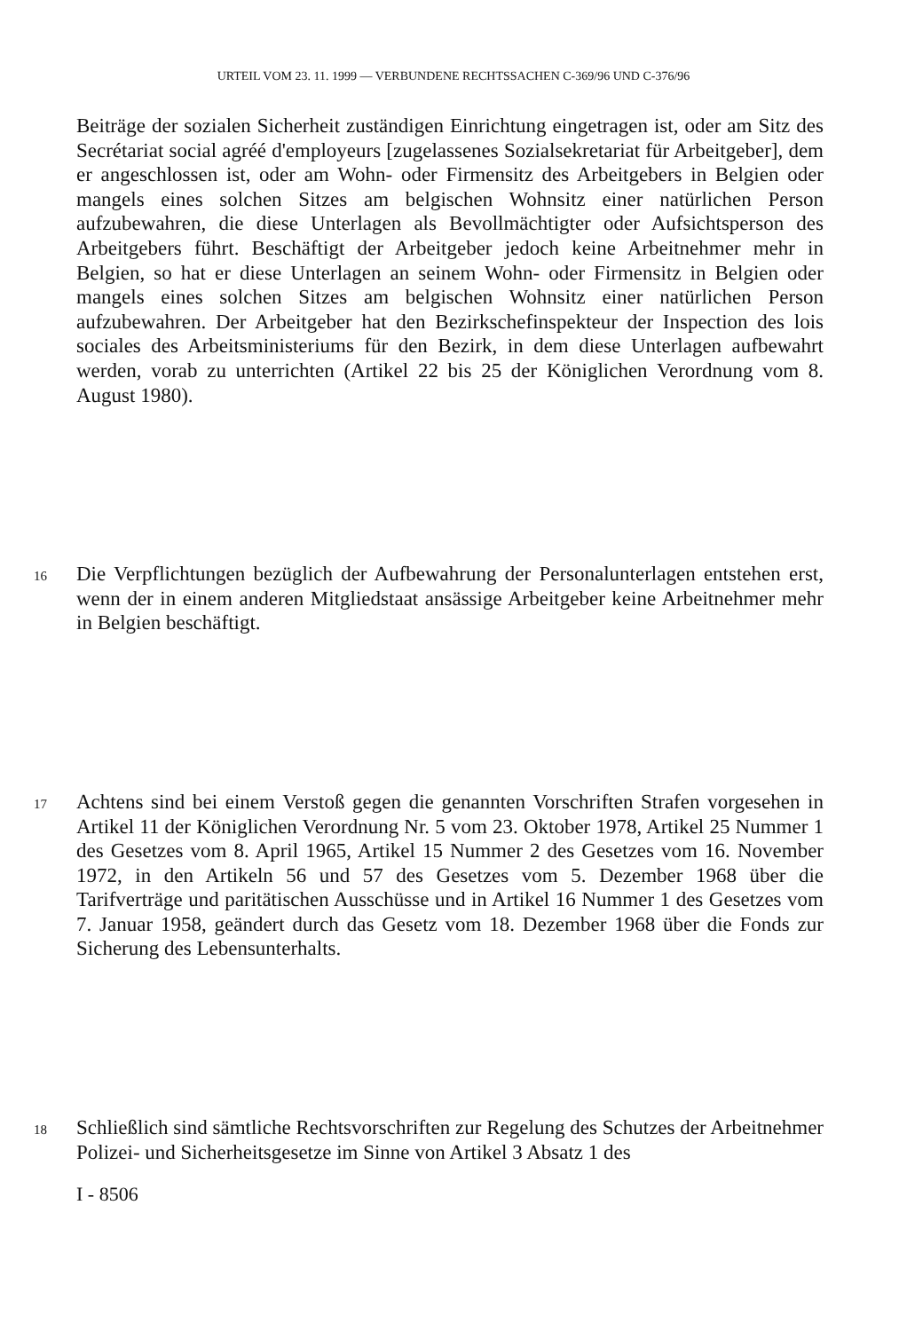URTEIL VOM 23. 11. 1999 — VERBUNDENE RECHTSSACHEN C-369/96 UND C-376/96
Beiträge der sozialen Sicherheit zuständigen Einrichtung eingetragen ist, oder am Sitz des Secrétariat social agréé d'employeurs [zugelassenes Sozialsekretariat für Arbeitgeber], dem er angeschlossen ist, oder am Wohn- oder Firmensitz des Arbeitgebers in Belgien oder mangels eines solchen Sitzes am belgischen Wohnsitz einer natürlichen Person aufzubewahren, die diese Unterlagen als Bevollmächtigter oder Aufsichtsperson des Arbeitgebers führt. Beschäftigt der Arbeitgeber jedoch keine Arbeitnehmer mehr in Belgien, so hat er diese Unterlagen an seinem Wohn- oder Firmensitz in Belgien oder mangels eines solchen Sitzes am belgischen Wohnsitz einer natürlichen Person aufzubewahren. Der Arbeitgeber hat den Bezirkschefinspekteur der Inspection des lois sociales des Arbeitsministeriums für den Bezirk, in dem diese Unterlagen aufbewahrt werden, vorab zu unterrichten (Artikel 22 bis 25 der Königlichen Verordnung vom 8. August 1980).
16 Die Verpflichtungen bezüglich der Aufbewahrung der Personalunterlagen entstehen erst, wenn der in einem anderen Mitgliedstaat ansässige Arbeitgeber keine Arbeitnehmer mehr in Belgien beschäftigt.
17 Achtens sind bei einem Verstoß gegen die genannten Vorschriften Strafen vorgesehen in Artikel 11 der Königlichen Verordnung Nr. 5 vom 23. Oktober 1978, Artikel 25 Nummer 1 des Gesetzes vom 8. April 1965, Artikel 15 Nummer 2 des Gesetzes vom 16. November 1972, in den Artikeln 56 und 57 des Gesetzes vom 5. Dezember 1968 über die Tarifverträge und paritätischen Ausschüsse und in Artikel 16 Nummer 1 des Gesetzes vom 7. Januar 1958, geändert durch das Gesetz vom 18. Dezember 1968 über die Fonds zur Sicherung des Lebensunterhalts.
18 Schließlich sind sämtliche Rechtsvorschriften zur Regelung des Schutzes der Arbeitnehmer Polizei- und Sicherheitsgesetze im Sinne von Artikel 3 Absatz 1 des
I - 8506